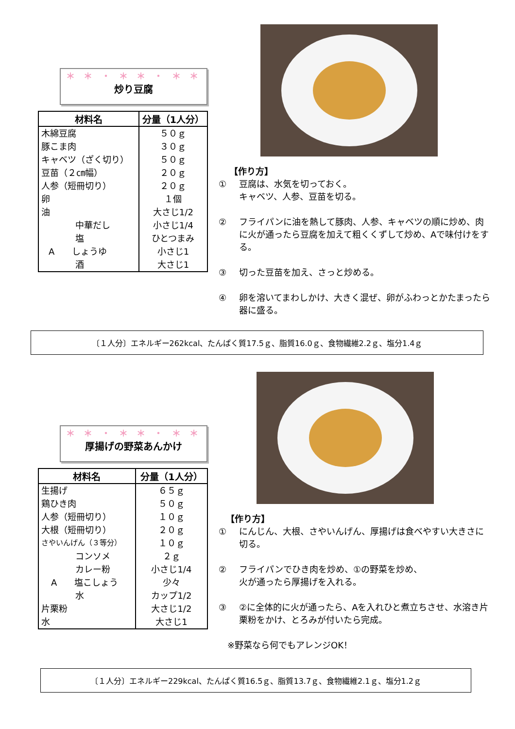＊ ＊ ・ ＊ ＊ ・ ＊ ＊
炒り豆腐
| 材料名 | 分量（1人分） |
| --- | --- |
| 木綿豆腐 | ５０ｇ |
| 豚こま肉 | ３０ｇ |
| キャベツ（ざく切り） | ５０ｇ |
| 豆苗（２㎝幅） | ２０ｇ |
| 人参（短冊切り） | ２０ｇ |
| 卵 | １個 |
| 油 | 大さじ1/2 |
| 中華だし | 小さじ1/4 |
| 塩 | ひとつまみ |
| A しょうゆ | 小さじ1 |
| 酒 | 大さじ1 |
【作り方】
① 豆腐は、水気を切っておく。
キャベツ、人参、豆苗を切る。
② フライパンに油を熱して豚肉、人参、キャベツの順に炒め、肉に火が通ったら豆腐を加えて粗くくずして炒め、Aで味付けをする。
③ 切った豆苗を加え、さっと炒める。
④ 卵を溶いてまわしかけ、大きく混ぜ、卵がふわっとかたまったら器に盛る。
〔１人分〕エネルギー262kcal、たんぱく質17.5ｇ、脂質16.0ｇ、食物繊維2.2ｇ、塩分1.4ｇ
＊ ＊ ・ ＊ ＊ ・ ＊ ＊
厚揚げの野菜あんかけ
| 材料名 | 分量（1人分） |
| --- | --- |
| 生揚げ | ６５ｇ |
| 鶏ひき肉 | ５０ｇ |
| 人参（短冊切り） | １０ｇ |
| 大根（短冊切り） | ２０ｇ |
| さやいんげん（３等分） | １０ｇ |
| コンソメ | ２ｇ |
| カレー粉 | 小さじ1/4 |
| A 塩こしょう | 少々 |
| 水 | カップ1/2 |
| 片栗粉 | 大さじ1/2 |
| 水 | 大さじ1 |
【作り方】
① にんじん、大根、さやいんげん、厚揚げは食べやすい大きさに切る。
② フライパンでひき肉を炒め、①の野菜を炒め、
火が通ったら厚揚げを入れる。
③ ②に全体的に火が通ったら、Aを入れひと煮立ちさせ、水溶き片栗粉をかけ、とろみが付いたら完成。
※野菜なら何でもアレンジOK！
〔１人分〕エネルギー229kcal、たんぱく質16.5ｇ、脂質13.7ｇ、食物繊維2.1ｇ、塩分1.2ｇ